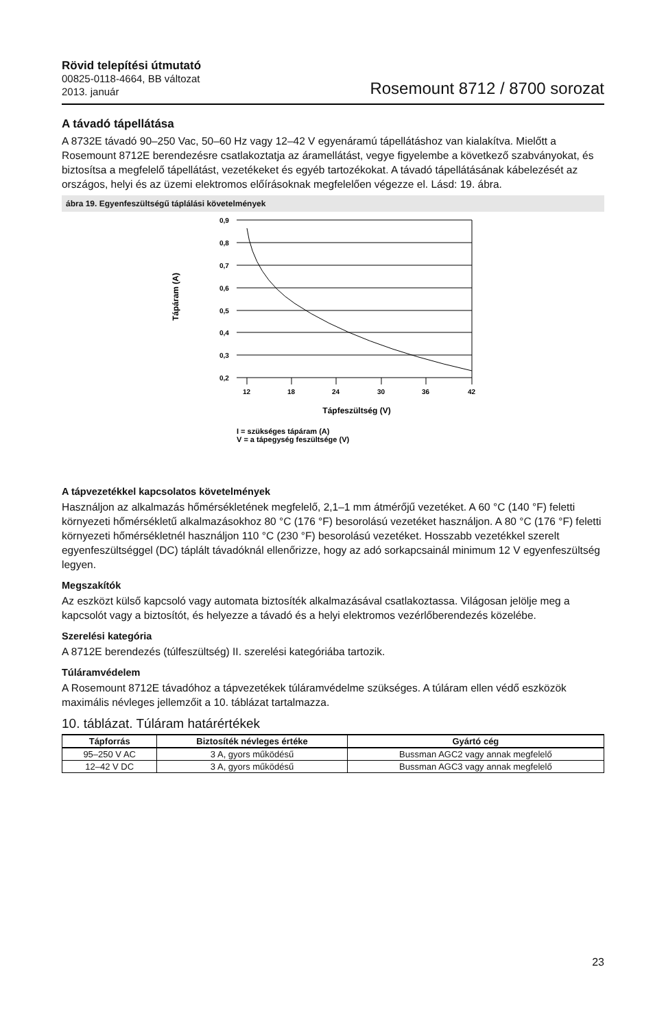Rövid telepítési útmutató
00825-0118-4664, BB változat
2013. január
Rosemount 8712 / 8700 sorozat
A távadó tápellátása
A 8732E távadó 90–250 Vac, 50–60 Hz vagy 12–42 V egyenáramú tápellátáshoz van kialakítva. Mielőtt a Rosemount 8712E berendezésre csatlakoztatja az áramellátást, vegye figyelembe a következő szabványokat, és biztosítsa a megfelelő tápellátást, vezetékeket és egyéb tartozékokat. A távadó tápellátásának kábelezését az országos, helyi és az üzemi elektromos előírásoknak megfelelően végezze el. Lásd: 19. ábra.
ábra 19. Egyenfeszültségű táplálási követelmények
Tápáram (A)
0,9
0,8
0,7
0,6
0,5
0,4
0,3
0,2
12
18
24
30
36
42
Tápfeszültség (V)
I = szükséges tápáram (A)
V = a tápegység feszültsége (V)
A tápvezetékkel kapcsolatos követelmények
Használjon az alkalmazás hőmérsékletének megfelelő, 2,1–1 mm átmérőjű vezetéket. A 60 °C (140 °F) feletti környezeti hőmérsékletű alkalmazásokhoz 80 °C (176 °F) besorolású vezetéket használjon. A 80 °C (176 °F) feletti környezeti hőmérsékletnél használjon 110 °C (230 °F) besorolású vezetéket. Hosszabb vezetékkel szerelt egyenfeszültséggel (DC) táplált távadóknál ellenőrizze, hogy az adó sorkapcsainál minimum 12 V egyenfeszültség legyen.
Megszakítók
Az eszközt külső kapcsoló vagy automata biztosíték alkalmazásával csatlakoztassa. Világosan jelölje meg a kapcsolót vagy a biztosítót, és helyezze a távadó és a helyi elektromos vezérlőberendezés közelébe.
Szerelési kategória
A 8712E berendezés (túlfeszültség) II. szerelési kategóriába tartozik.
Túláramvédelem
A Rosemount 8712E távadóhoz a tápvezetékek túláramvédelme szükséges. A túláram ellen védő eszközök maximális névleges jellemzőit a 10. táblázat tartalmazza.
10. táblázat. Túláram határértékek
| Tápforrás | Biztosíték névleges értéke | Gyártó cég |
| --- | --- | --- |
| 95–250 V AC | 3 A, gyors működésű | Bussman AGC2 vagy annak megfelelő |
| 12–42 V DC | 3 A, gyors működésű | Bussman AGC3 vagy annak megfelelő |
23